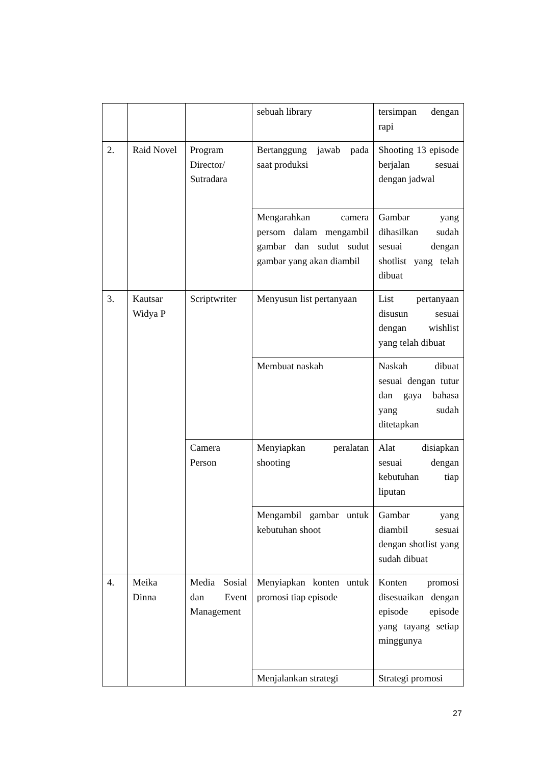| | | | sebuah library | tersimpan dengan rapi |
| 2. | Raid Novel | Program Director/ Sutradara | Bertanggung jawab pada saat produksi | Shooting 13 episode berjalan sesuai dengan jadwal |
| | | | Mengarahkan camera persom dalam mengambil gambar dan sudut sudut gambar yang akan diambil | Gambar yang dihasilkan sudah sesuai dengan shotlist yang telah dibuat |
| 3. | Kautsar Widya P | Scriptwriter | Menyusun list pertanyaan | List pertanyaan disusun sesuai dengan wishlist yang telah dibuat |
| | | | Membuat naskah | Naskah dibuat sesuai dengan tutur dan gaya bahasa yang sudah ditetapkan |
| | | Camera Person | Menyiapkan peralatan shooting | Alat disiapkan sesuai dengan kebutuhan tiap liputan |
| | | | Mengambil gambar untuk kebutuhan shoot | Gambar yang diambil sesuai dengan shotlist yang sudah dibuat |
| 4. | Meika Dinna | Media Sosial dan Event Management | Menyiapkan konten untuk promosi tiap episode | Konten promosi disesuaikan dengan episode episode yang tayang setiap minggunya |
| | | | Menjalankan strategi | Strategi promosi |
27